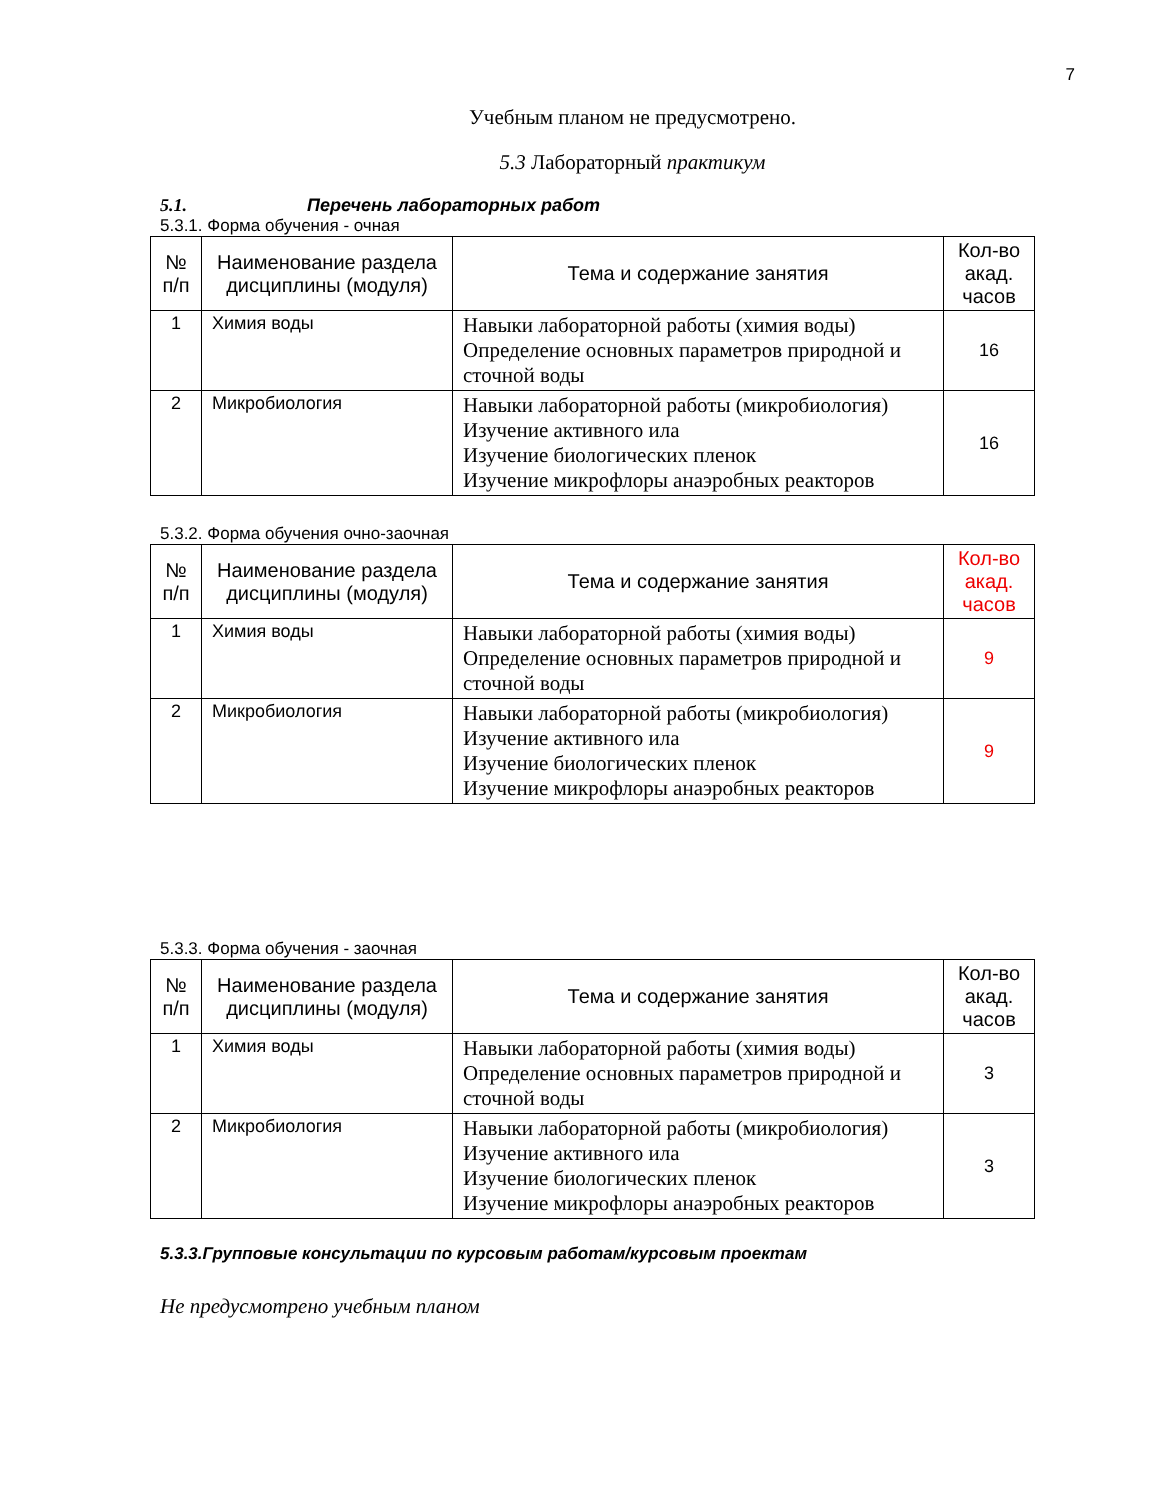7
Учебным планом не предусмотрено.
5.3 Лабораторный практикум
5.1. Перечень лабораторных работ
5.3.1. Форма обучения - очная
| № п/п | Наименование раздела дисциплины (модуля) | Тема и содержание занятия | Кол-во акад. часов |
| --- | --- | --- | --- |
| 1 | Химия воды | Навыки лабораторной работы (химия воды) Определение основных параметров природной и сточной воды | 16 |
| 2 | Микробиология | Навыки лабораторной работы (микробиология) Изучение активного ила Изучение биологических пленок Изучение микрофлоры анаэробных реакторов | 16 |
5.3.2. Форма обучения очно-заочная
| № п/п | Наименование раздела дисциплины (модуля) | Тема и содержание занятия | Кол-во акад. часов |
| --- | --- | --- | --- |
| 1 | Химия воды | Навыки лабораторной работы (химия воды) Определение основных параметров природной и сточной воды | 9 |
| 2 | Микробиология | Навыки лабораторной работы (микробиология) Изучение активного ила Изучение биологических пленок Изучение микрофлоры анаэробных реакторов | 9 |
5.3.3. Форма обучения - заочная
| № п/п | Наименование раздела дисциплины (модуля) | Тема и содержание занятия | Кол-во акад. часов |
| --- | --- | --- | --- |
| 1 | Химия воды | Навыки лабораторной работы (химия воды) Определение основных параметров природной и сточной воды | 3 |
| 2 | Микробиология | Навыки лабораторной работы (микробиология) Изучение активного ила Изучение биологических пленок Изучение микрофлоры анаэробных реакторов | 3 |
5.3.3.Групповые консультации по курсовым работам/курсовым проектам
Не предусмотрено учебным планом